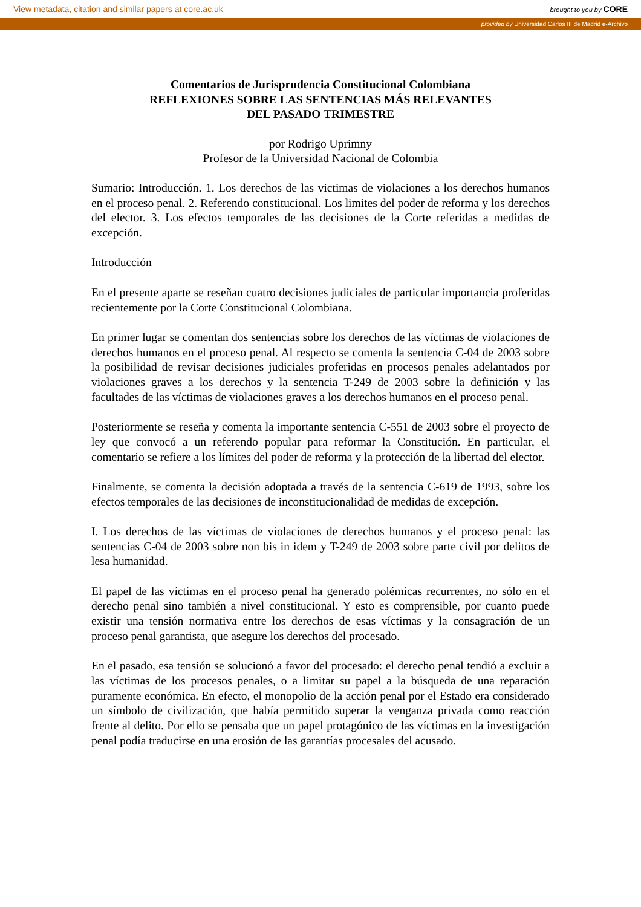View metadata, citation and similar papers at core.ac.uk brought to you by CORE
provided by Universidad Carlos III de Madrid e-Archivo
Comentarios de Jurisprudencia Constitucional Colombiana
REFLEXIONES SOBRE LAS SENTENCIAS MÁS RELEVANTES
DEL PASADO TRIMESTRE
por Rodrigo Uprimny
Profesor de la Universidad Nacional de Colombia
Sumario: Introducción. 1. Los derechos de las victimas de violaciones a los derechos humanos en el proceso penal. 2. Referendo constitucional. Los limites del poder de reforma y los derechos del elector. 3. Los efectos temporales de las decisiones de la Corte referidas a medidas de excepción.
Introducción
En el presente aparte se reseñan cuatro decisiones judiciales de particular importancia proferidas recientemente por la Corte Constitucional Colombiana.
En primer lugar se comentan dos sentencias sobre los derechos de las víctimas de violaciones de derechos humanos en el proceso penal. Al respecto se comenta la sentencia C-04 de 2003 sobre la posibilidad de revisar decisiones judiciales proferidas en procesos penales adelantados por violaciones graves a los derechos y la sentencia T-249 de 2003 sobre la definición y las facultades de las víctimas de violaciones graves a los derechos humanos en el proceso penal.
Posteriormente se reseña y comenta la importante sentencia C-551 de 2003 sobre el proyecto de ley que convocó a un referendo popular para reformar la Constitución. En particular, el comentario se refiere a los límites del poder de reforma y la protección de la libertad del elector.
Finalmente, se comenta la decisión adoptada a través de la sentencia C-619 de 1993, sobre los efectos temporales de las decisiones de inconstitucionalidad de medidas de excepción.
I. Los derechos de las víctimas de violaciones de derechos humanos y el proceso penal: las sentencias C-04 de 2003 sobre non bis in idem y T-249 de 2003 sobre parte civil por delitos de lesa humanidad.
El papel de las víctimas en el proceso penal ha generado polémicas recurrentes, no sólo en el derecho penal sino también a nivel constitucional. Y esto es comprensible, por cuanto puede existir una tensión normativa entre los derechos de esas víctimas y la consagración de un proceso penal garantista, que asegure los derechos del procesado.
En el pasado, esa tensión se solucionó a favor del procesado: el derecho penal tendió a excluir a las víctimas de los procesos penales, o a limitar su papel a la búsqueda de una reparación puramente económica. En efecto, el monopolio de la acción penal por el Estado era considerado un símbolo de civilización, que había permitido superar la venganza privada como reacción frente al delito. Por ello se pensaba que un papel protagónico de las víctimas en la investigación penal podía traducirse en una erosión de las garantías procesales del acusado.